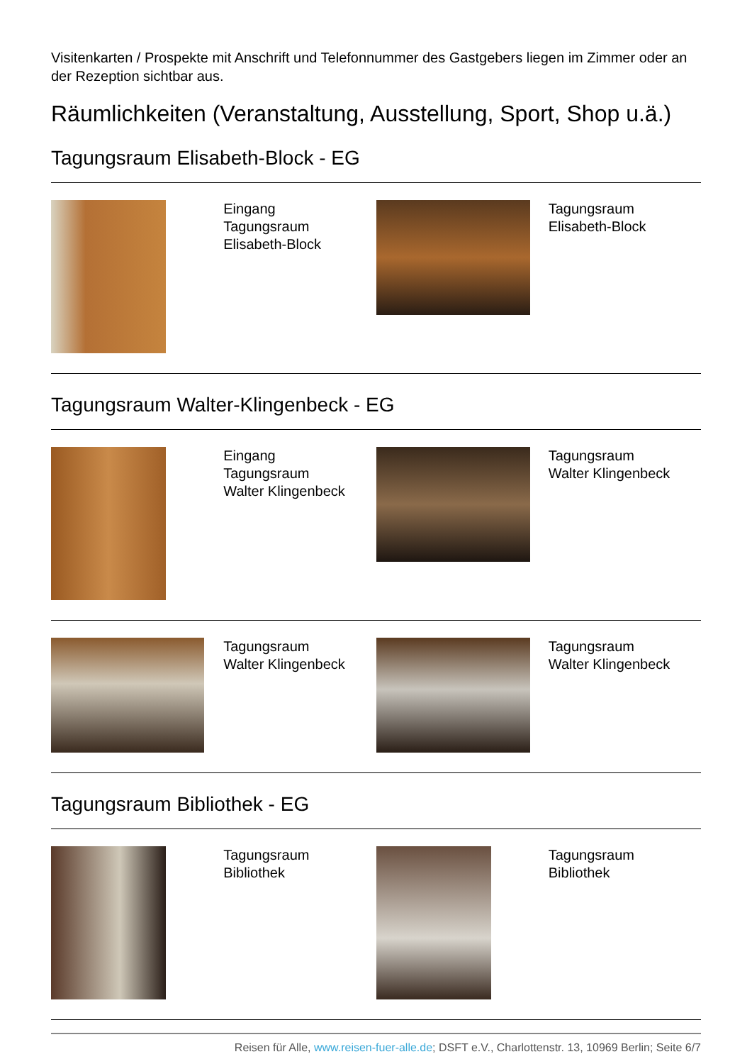Visitenkarten / Prospekte mit Anschrift und Telefonnummer des Gastgebers liegen im Zimmer oder an der Rezeption sichtbar aus.
Räumlichkeiten (Veranstaltung, Ausstellung, Sport, Shop u.ä.)
Tagungsraum Elisabeth-Block - EG
| | Eingang Tagungsraum Elisabeth-Block | | Tagungsraum Elisabeth-Block |
Tagungsraum Walter-Klingenbeck - EG
| | Eingang Tagungsraum Walter Klingenbeck | | Tagungsraum Walter Klingenbeck |
| | Tagungsraum Walter Klingenbeck | | Tagungsraum Walter Klingenbeck |
Tagungsraum Bibliothek - EG
| | Tagungsraum Bibliothek | | Tagungsraum Bibliothek |
Reisen für Alle, www.reisen-fuer-alle.de; DSFT e.V., Charlottenstr. 13, 10969 Berlin; Seite 6/7